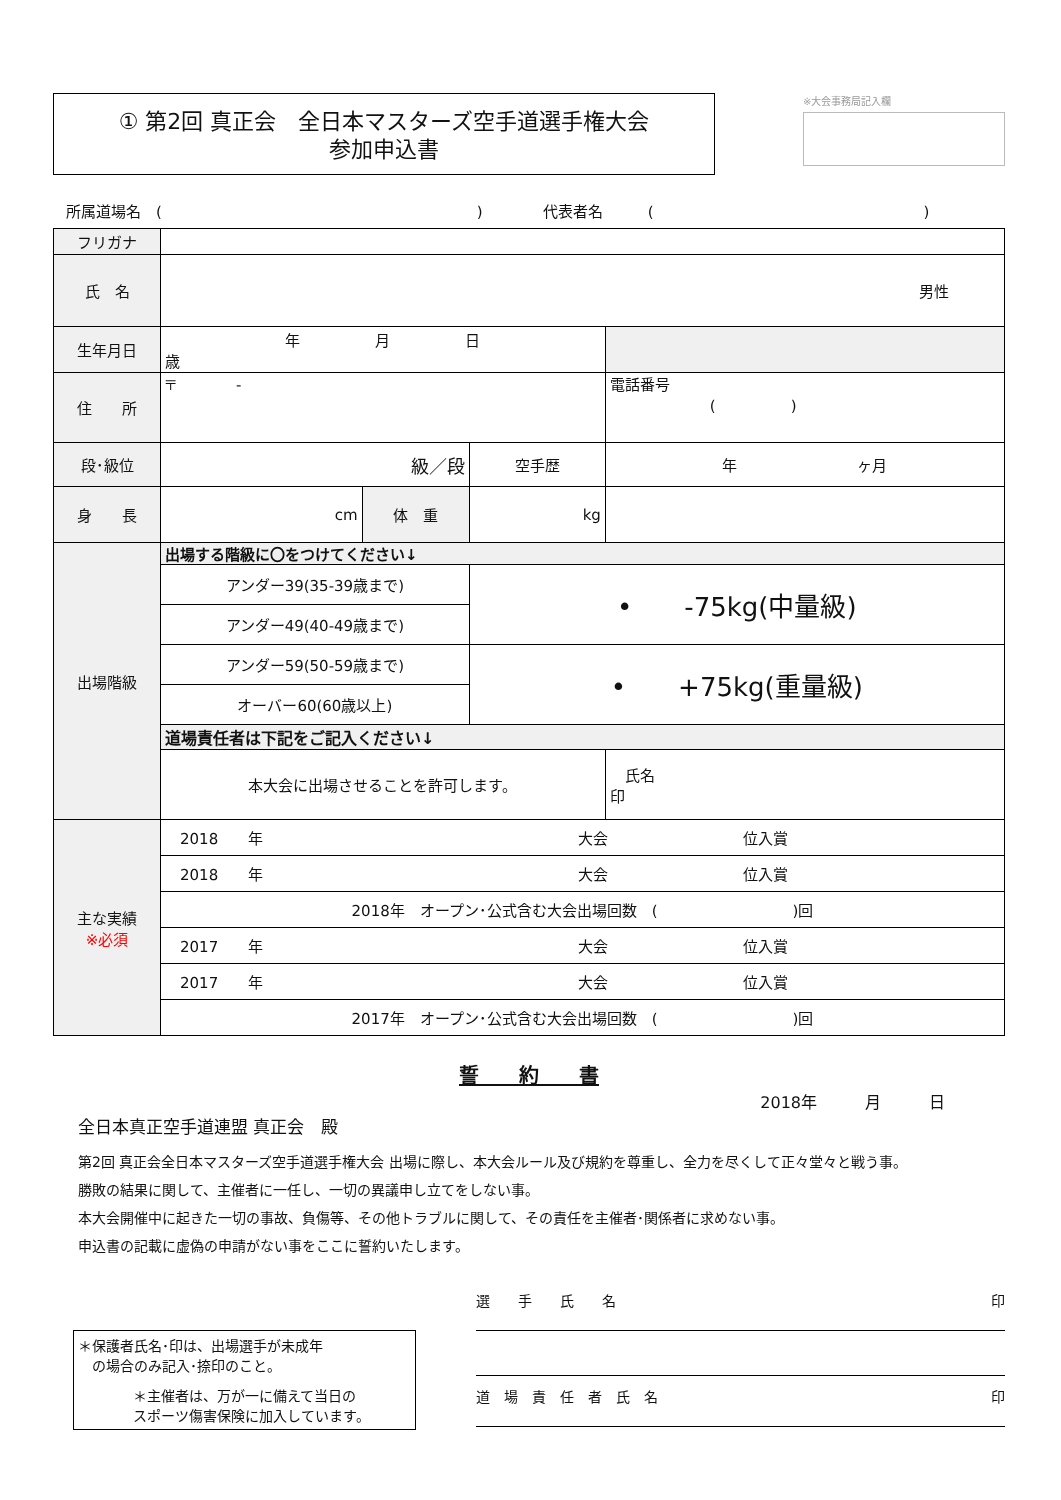① 第2回 真正会　全日本マスターズ空手道選手権大会
参加申込書
※大会事務局記入欄
所属道場名　(　　　　　　　　　　　　　　　　　　　　　)　　　　代表者名　　　(　　　　　　　　　　　　　　　　　　)
| フリガナ | | | | | |
| 氏 名 | 男性 | | | | |
| 生年月日 | 年 月 日 歳 | | | | |
| 住 所 | 〒 - | | | | 電話番号 ( ) |
| 段･級位 | 級／段 | | 空手歴 | 年 ヶ月 | |
| 身 長 | cm | 体 重 | kg | | |
| 出場階級 | 出場する階級に〇をつけてください↓ | | | | |
| | アンダー39(35-39歳まで) | | • -75kg(中量級) | | |
| | アンダー49(40-49歳まで) | | | | |
| | アンダー59(50-59歳まで) | | • +75kg(重量級) | | |
| | オーバー60(60歳以上) | | | | |
| | 道場責任者は下記をご記入ください↓ | | | | |
| | 本大会に出場させることを許可します。 | | | 氏名 印 | |
| 主な実績 ※必須 | 2018 年 大会 位入賞 | | | | |
| | 2018 年 大会 位入賞 | | | | |
| | 2018年 オープン･公式含む大会出場回数 ( )回 | | | | |
| | 2017 年 大会 位入賞 | | | | |
| | 2017 年 大会 位入賞 | | | | |
| | 2017年 オープン･公式含む大会出場回数 ( )回 | | | | |
誓　　約　　書
2018年　　　月　　　日
全日本真正空手道連盟 真正会　殿
第2回 真正会全日本マスターズ空手道選手権大会 出場に際し、本大会ルール及び規約を尊重し、全力を尽くして正々堂々と戦う事。
勝敗の結果に関して、主催者に一任し、一切の異議申し立てをしない事。
本大会開催中に起きた一切の事故、負傷等、その他トラブルに関して、その責任を主催者･関係者に求めない事。
申込書の記載に虚偽の申請がない事をここに誓約いたします。
＊保護者氏名･印は、出場選手が未成年
　の場合のみ記入･捺印のこと。
＊主催者は、万が一に備えて当日の
スポーツ傷害保険に加入しています。
選　　手　　氏　　名 印
道　場　責　任　者　氏　名 印